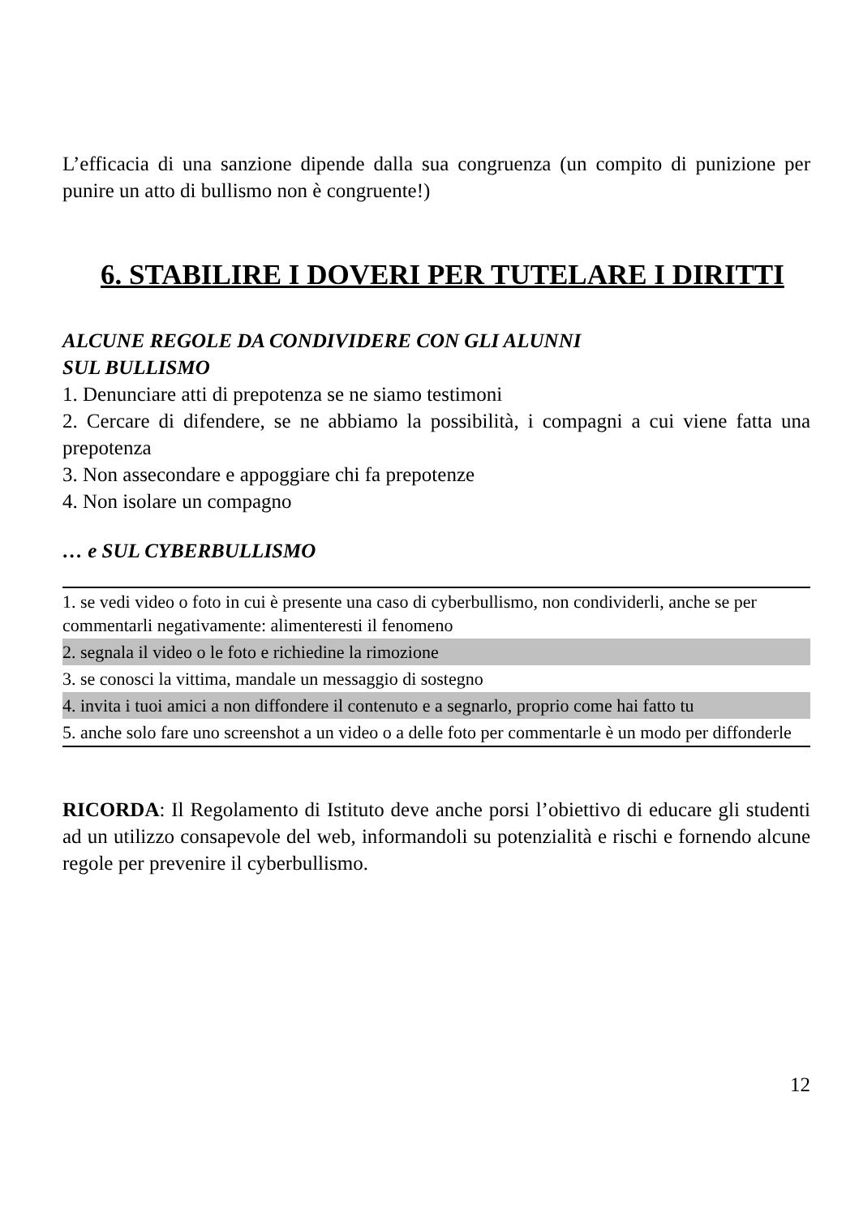L’efficacia di una sanzione dipende dalla sua congruenza (un compito di punizione per punire un atto di bullismo non è congruente!)
6. STABILIRE I DOVERI PER TUTELARE I DIRITTI
ALCUNE REGOLE DA CONDIVIDERE CON GLI ALUNNI
SUL BULLISMO
1. Denunciare atti di prepotenza se ne siamo testimoni
2. Cercare di difendere, se ne abbiamo la possibilità, i compagni a cui viene fatta una prepotenza
3. Non assecondare e appoggiare chi fa prepotenze
4. Non isolare un compagno
… e SUL CYBERBULLISMO
| 1. se vedi video o foto in cui è presente una caso di cyberbullismo, non condividerli, anche se per commentarli negativamente: alimenteresti il fenomeno |
| 2. segnala il video o le foto e richiedine la rimozione |
| 3. se conosci la vittima, mandale un messaggio di sostegno |
| 4. invita i tuoi amici a non diffondere il contenuto e a segnarlo, proprio come hai fatto tu |
| 5. anche solo fare uno screenshot a un video o a delle foto per commentarle è un modo per diffonderle |
RICORDA: Il Regolamento di Istituto deve anche porsi l’obiettivo di educare gli studenti ad un utilizzo consapevole del web, informandoli su potenzialità e rischi e fornendo alcune regole per prevenire il cyberbullismo.
12